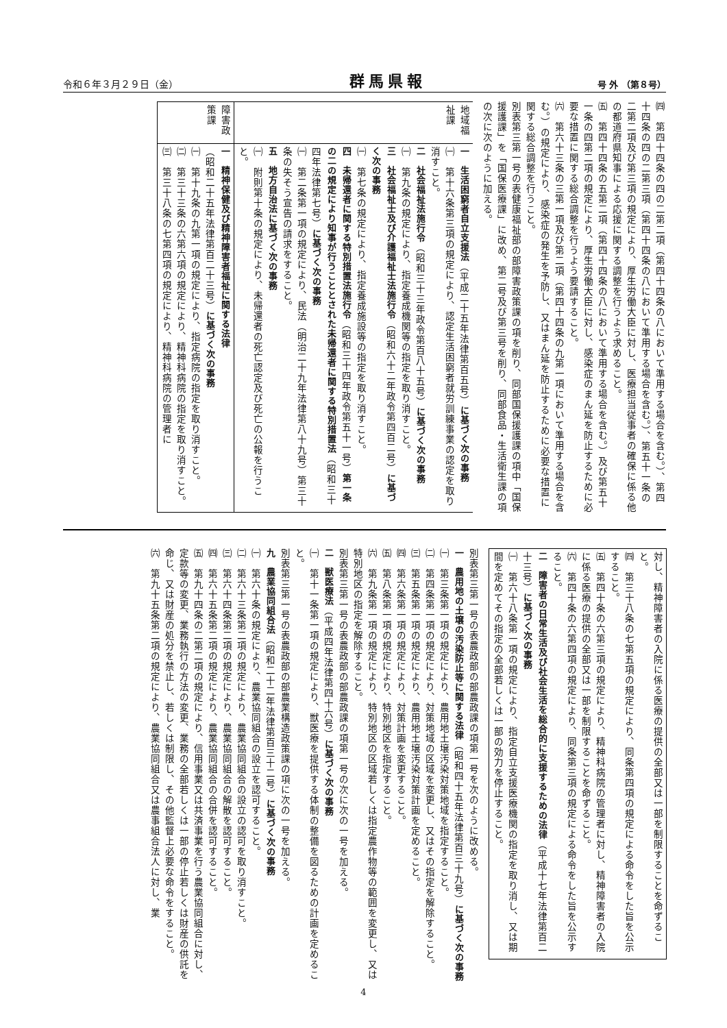令和６年３月２９日（金） 群馬県報 号 外 （第８号）
㈣　第四十四条の四の二第二項（第四十四条の八において準用する場合を含む。）、第四十四条の四の二第三項（第四十四条の八において準用する場合を含む。）、第五十一条の二第二項及び第三項の規定により、厚生労働大臣に対し、医療担当従事者の確保に係る他の都道府県知事による応援に関する調整を行うよう求めること。
㈤　第四十四条の五第二項（第四十四条の八において準用する場合を含む。）及び第五十一条の四第二項の規定により、厚生労働大臣に対し、感染症のまん延を防止するために必要な措置に関する総合調整を行うよう要請すること。
㈥　第六十三条の三第一項及び第二項（第四十四条の九第一項において準用する場合を含む。）の規定により、感染症の発生を予防し、又はまん延を防止するために必要な措置に関する総合調整を行うこと。
別表第三第一号の表健康福祉部の部障害政策課の項を削り、同部国保援護課の項中「国保援護課」を「国保医療課」に改め、第二号及び第三号を削り、同部食品・生活衛生課の項の次に次のように加える。
| 地域福祉課 | 一 生活困窮者自立支援法 （平成二十五年法律第百五号） に基づく次の事務 ㈠ 第十六条第三項の規定により、認定生活困窮者就労訓練事業の認定を取り消すこと。 二 社会福祉法施行令 （昭和三十三年政令第百八十五号） に基づく次の事務 ㈠ 第九条の規定により、指定養成機関等の指定を取り消すこと。 三 社会福祉士及び介護福祉士法施行令 （昭和六十二年政令第四百二号） に基づく次の事務 ㈠ 第七条の規定により、指定養成施設等の指定を取り消すこと。 四 未帰還者に関する特別措置法施行令 （昭和三十四年政令第五十一号） 第一条の二の規定により知事が行うこととされた未帰還者に関する特別措置法 （昭和三十四年法律第七号） に基づく次の事務 ㈠ 第二条第一項の規定により、民法（明治二十九年法律第八十九号）第三十条の失そう宣告の請求をすること。 五 地方自治法に基づく次の事務 ㈠ 附則第十条の規定により、未帰還者の死亡認定及び死亡の公報を行うこと。 |
| 障害政策課 | 一 精神保健及び精神障害者福祉に関する法律 （昭和二十五年法律第百二十三号） に基づく次の事務 ㈠ 第十九条の九第一項の規定により、指定病院の指定を取り消すこと。 ㈡ 第三十三条の六第六項の規定により、精神科病院の指定を取り消すこと。 ㈢ 第三十八条の七第四項の規定により、精神科病院の管理者に |
対し、精神障害者の入院に係る医療の提供の全部又は一部を制限することを命ずること。
㈣　第三十八条の七第五項の規定により、同条第四項の規定による命令をした旨を公示すること。
㈤　第四十条の六第三項の規定により、精神科病院の管理者に対し、精神障害者の入院に係る医療の提供の全部又は一部を制限することを命ずること。
㈥　第四十条の六第四項の規定により、同条第三項の規定による命令をした旨を公示すること。
二　障害者の日常生活及び社会生活を総合的に支援するための法律（平成十七年法律第百二十三号）に基づく次の事務
㈠　第六十八条第一項の規定により、指定自立支援医療機関の指定を取り消し、又は期間を定めてその指定の全部若しくは一部の効力を停止すること。
別表第三第一号の表農政部の部農政課の項第一号を次のように改める。
一　農用地の土壌の汚染防止等に関する法律（昭和四十五年法律第百三十九号）に基づく次の事務
㈠　第三条第一項の規定により、農用地土壌汚染対策地域を指定すること。
㈡　第四条第一項の規定により、対策地域の区域を変更し、又はその指定を解除すること。
㈢　第五条第一項の規定により、農用地土壌汚染対策計画を定めること。
㈣　第六条第一項の規定により、対策計画を変更すること。
㈤　第八条第一項の規定により、特別地区を指定すること。
㈥　第九条第一項の規定により、特別地区の区域若しくは指定農作物等の範囲を変更し、又は特別地区の指定を解除すること。
別表第三第一号の表農政部の部農政課の項第一号の次に次の一号を加える。
二　獣医療法（平成四年法律第四十六号）に基づく次の事務
㈠　第十一条第一項の規定により、獣医療を提供する体制の整備を図るための計画を定めること。
別表第三第一号の表農政部の部農業構造政策課の項に次の一号を加える。
九　農業協同組合法（昭和二十二年法律第百三十二号）に基づく次の事務
㈠　第六十条の規定により、農業協同組合の設立を認可すること。
㈡　第六十三条第二項の規定により、農業協同組合の設立の認可を取り消すこと。
㈢　第六十四条第二項の規定により、農業協同組合の解散を認可すること。
㈣　第六十五条第二項の規定により、農業協同組合の合併を認可すること。
㈤　第九十四条の二第二項の規定により、信用事業又は共済事業を行う農業協同組合に対し、定款等の変更、業務執行の方法の変更、業務の全部若しくは一部の停止若しくは財産の供託を命じ、又は財産の処分を禁止し、若しくは制限し、その他監督上必要な命令をすること。
㈥　第九十五条第二項の規定により、農業協同組合又は農事組合法人に対し、業
4